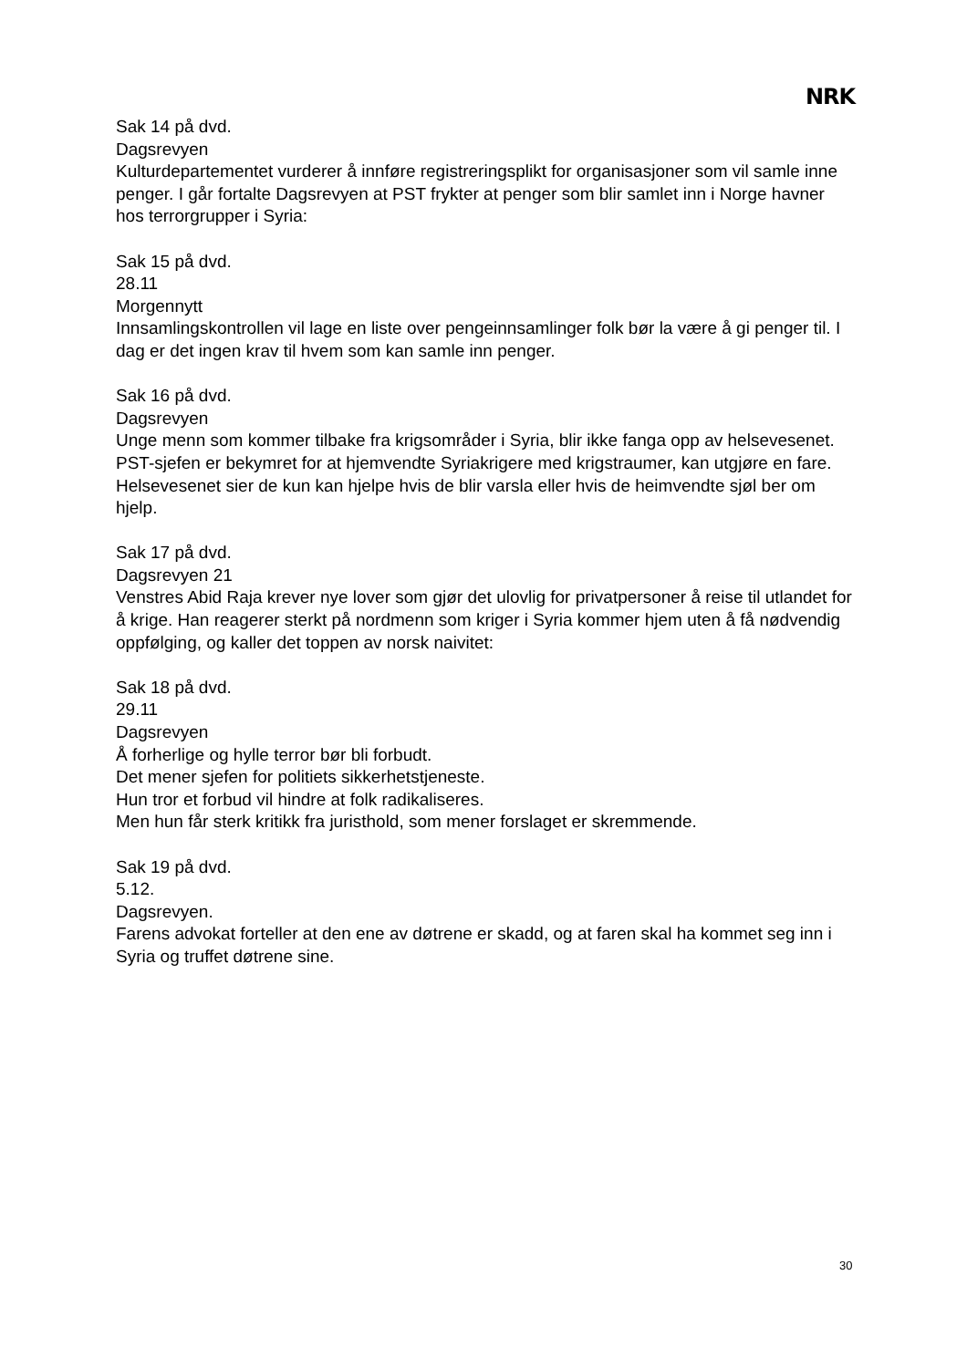NRK
Sak 14 på dvd.
Dagsrevyen
Kulturdepartementet vurderer å innføre registreringsplikt for organisasjoner som vil samle inne penger. I går fortalte Dagsrevyen at PST frykter at penger som blir samlet inn i Norge havner hos terrorgrupper i Syria:
Sak 15 på dvd.
28.11
Morgennytt
Innsamlingskontrollen vil lage en liste over pengeinnsamlinger folk bør la være å gi penger til. I dag er det ingen krav til hvem som kan samle inn penger.
Sak 16 på dvd.
Dagsrevyen
Unge menn som kommer tilbake fra krigsområder i Syria, blir ikke fanga opp av helsevesenet.
PST-sjefen er bekymret for at hjemvendte Syriakrigere med krigstraumer, kan utgjøre en fare.
Helsevesenet sier de kun kan hjelpe hvis de blir varsla eller hvis de heimvendte sjøl ber om hjelp.
Sak 17 på dvd.
Dagsrevyen 21
Venstres Abid Raja krever nye lover som gjør det ulovlig for privatpersoner å reise til utlandet for å krige. Han reagerer sterkt på nordmenn som kriger i Syria kommer hjem uten å få nødvendig oppfølging, og kaller det toppen av norsk naivitet:
Sak 18 på dvd.
29.11
Dagsrevyen
Å forherlige og hylle terror bør bli forbudt.
Det mener sjefen for politiets sikkerhetstjeneste.
Hun tror et forbud vil hindre at folk radikaliseres.
Men hun får sterk kritikk fra juristhold, som mener forslaget er skremmende.
Sak 19 på dvd.
5.12.
Dagsrevyen.
Farens advokat forteller at den ene av døtrene er skadd, og at faren skal ha kommet seg inn i Syria og truffet døtrene sine.
30